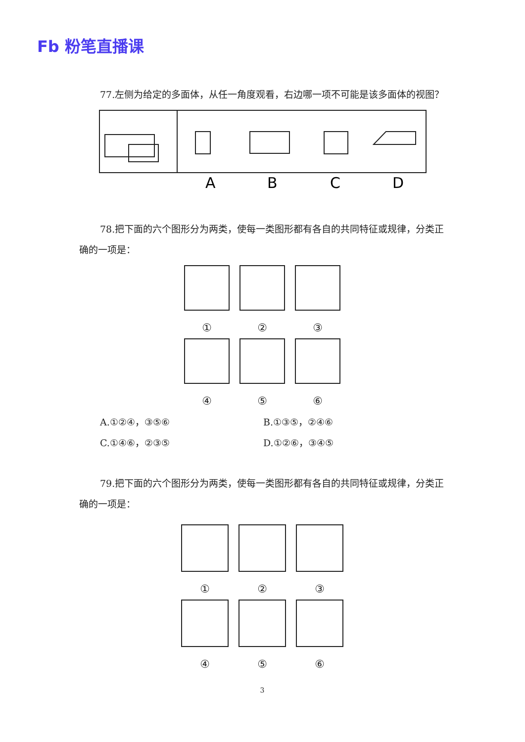Fb 粉笔直播课
77.左侧为给定的多面体，从任一角度观看，右边哪一项不可能是该多面体的视图？
A
B
C
D
78.把下面的六个图形分为两类，使每一类图形都有各自的共同特征或规律，分类正确的一项是：
①
②
③
④
⑤
⑥
A.①②④，③⑤⑥ B.①③⑤，②④⑥
C.①④⑥，②③⑤ D.①②⑥，③④⑤
79.把下面的六个图形分为两类，使每一类图形都有各自的共同特征或规律，分类正确的一项是：
①
②
③
④
⑤
⑥
3